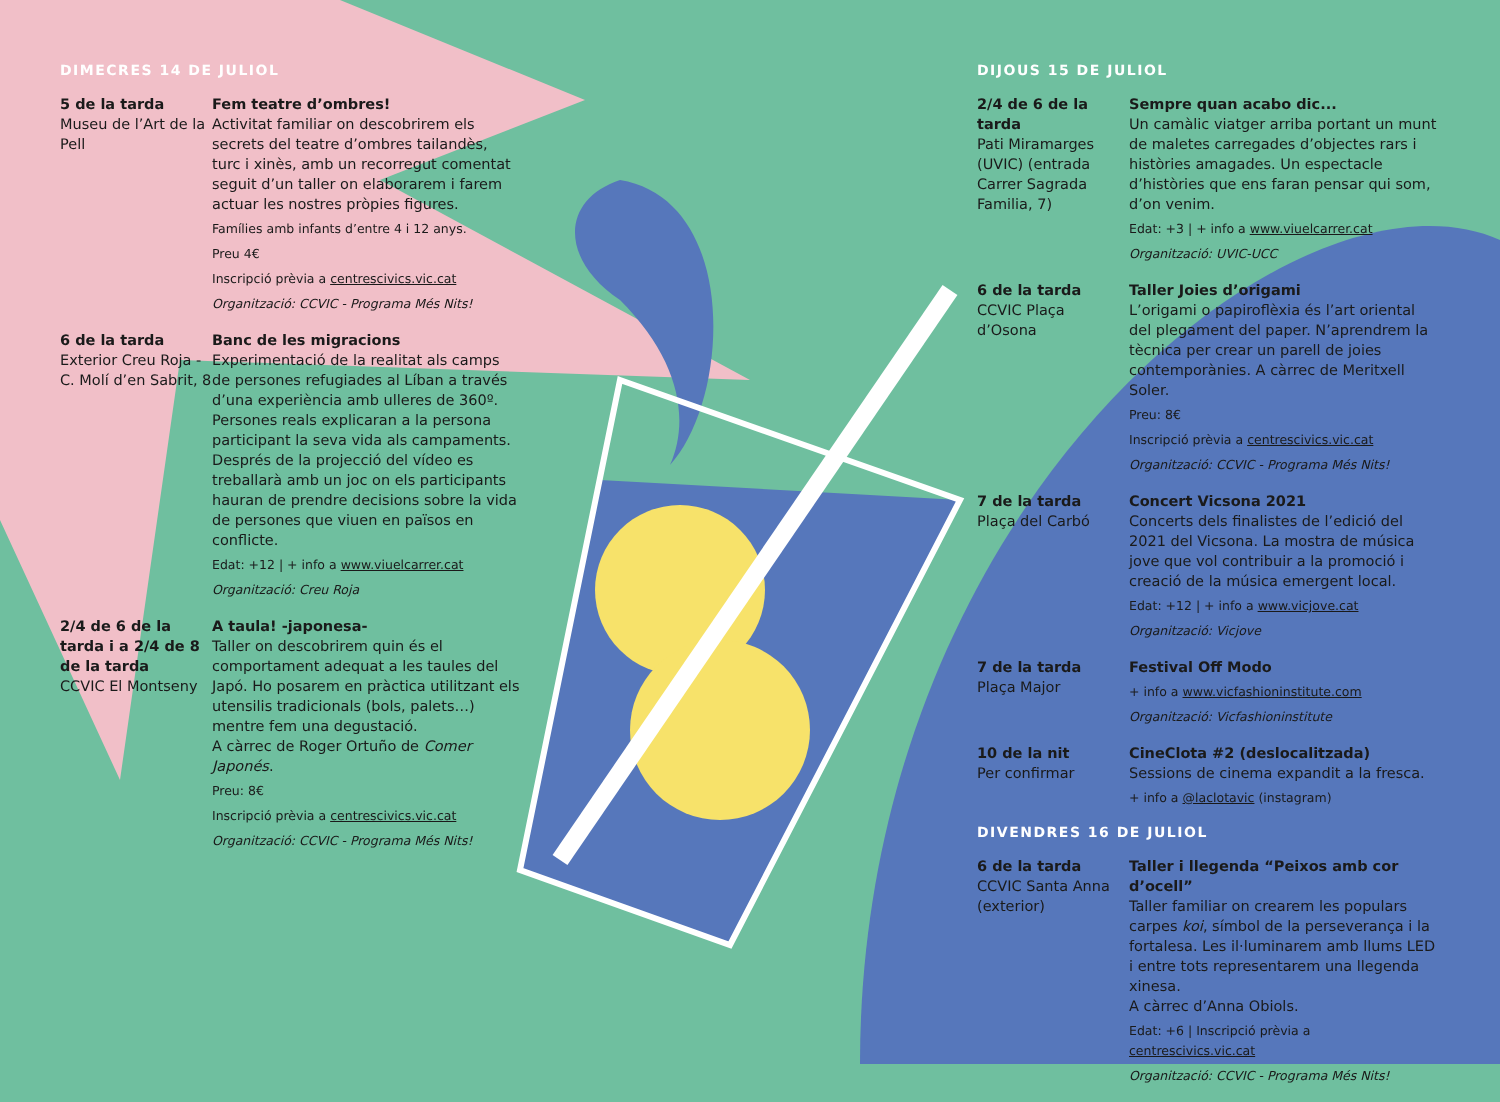DIMECRES 14 DE JULIOL
5 de la tarda
Museu de l’Art de la Pell
Fem teatre d’ombres!
Activitat familiar on descobrirem els secrets del teatre d’ombres tailandès, turc i xinès, amb un recorregut comentat seguit d’un taller on elaborarem i farem actuar les nostres pròpies figures.
Famílies amb infants d’entre 4 i 12 anys.
Preu 4€
Inscripció prèvia a centrescivics.vic.cat
Organització: CCVIC - Programa Més Nits!
6 de la tarda
Exterior Creu Roja - C. Molí d’en Sabrit, 8
Banc de les migracions
Experimentació de la realitat als camps de persones refugiades al Líban a través d’una experiència amb ulleres de 360º. Persones reals explicaran a la persona participant la seva vida als campaments. Després de la projecció del vídeo es treballarà amb un joc on els participants hauran de prendre decisions sobre la vida de persones que viuen en països en conflicte.
Edat: +12 | + info a www.viuelcarrer.cat
Organització: Creu Roja
2/4 de 6 de la tarda i a 2/4 de 8 de la tarda
CCVIC El Montseny
A taula! -japonesa-
Taller on descobrirem quin és el comportament adequat a les taules del Japó. Ho posarem en pràctica utilitzant els utensilis tradicionals (bols, palets…) mentre fem una degustació.
A càrrec de Roger Ortuño de Comer Japonés.
Preu: 8€
Inscripció prèvia a centrescivics.vic.cat
Organització: CCVIC - Programa Més Nits!
DIJOUS 15 DE JULIOL
2/4 de 6 de la tarda
Pati Miramarges (UVIC) (entrada Carrer Sagrada Familia, 7)
Sempre quan acabo dic...
Un camàlic viatger arriba portant un munt de maletes carregades d’objectes rars i històries amagades. Un espectacle d’històries que ens faran pensar qui som, d’on venim.
Edat: +3 | + info a www.viuelcarrer.cat
Organització: UVIC-UCC
6 de la tarda
CCVIC Plaça d’Osona
Taller Joies d’origami
L’origami o papiroflèxia és l’art oriental del plegament del paper. N’aprendrem la tècnica per crear un parell de joies contemporànies. A càrrec de Meritxell Soler.
Preu: 8€
Inscripció prèvia a centrescivics.vic.cat
Organització: CCVIC - Programa Més Nits!
7 de la tarda
Plaça del Carbó
Concert Vicsona 2021
Concerts dels finalistes de l’edició del 2021 del Vicsona. La mostra de música jove que vol contribuir a la promoció i creació de la música emergent local.
Edat: +12 | + info a www.vicjove.cat
Organització: Vicjove
7 de la tarda
Plaça Major
Festival Off Modo
+ info a www.vicfashioninstitute.com
Organització: Vicfashioninstitute
10 de la nit
Per confirmar
CineClota #2 (deslocalitzada)
Sessions de cinema expandit a la fresca.
+ info a @laclotavic (instagram)
DIVENDRES 16 DE JULIOL
6 de la tarda
CCVIC Santa Anna (exterior)
Taller i llegenda “Peixos amb cor d’ocell”
Taller familiar on crearem les populars carpes koi, símbol de la perseverança i la fortalesa. Les il·luminarem amb llums LED i entre tots representarem una llegenda xinesa.
A càrrec d’Anna Obiols.
Edat: +6 | Inscripció prèvia a centrescivics.vic.cat
Organització: CCVIC - Programa Més Nits!